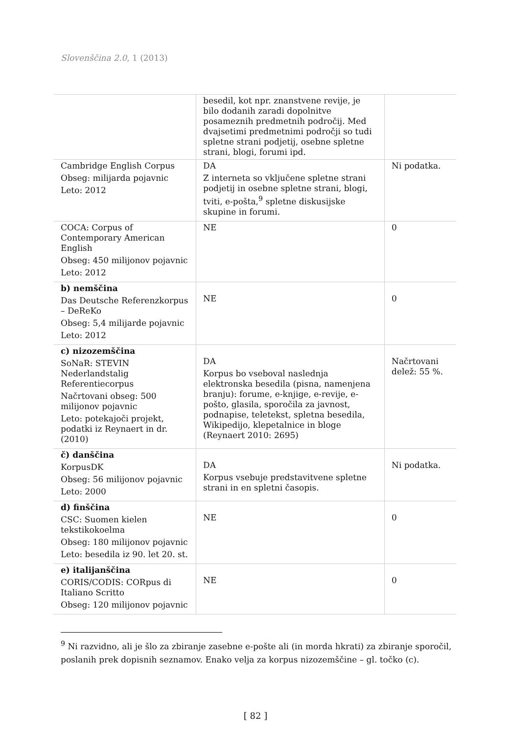Slovenščina 2.0, 1 (2013)
| | besedil, kot npr. znanstvene revije, je bilo dodanih zaradi dopolnitve posameznih predmetnih področij. Med dvajsetimi predmetnimi področji so tudi spletne strani podjetij, osebne spletne strani, blogi, forumi ipd. | |
| Cambridge English Corpus Obseg: milijarda pojavnic Leto: 2012 | DA Z interneta so vključene spletne strani podjetij in osebne spletne strani, blogi, tviti, e-pošta,<sup>9</sup> spletne diskusijske skupine in forumi. | Ni podatka. |
| COCA: Corpus of Contemporary American English Obseg: 450 milijonov pojavnic Leto: 2012 | NE | 0 |
| b) nemščina Das Deutsche Referenzkorpus – DeReKo Obseg: 5,4 milijarde pojavnic Leto: 2012 | NE | 0 |
| c) nizozemščina SoNaR: STEVIN Nederlandstalig Referentiecorpus Načrtovani obseg: 500 milijonov pojavnic Leto: potekajoči projekt, podatki iz Reynaert in dr. (2010) | DA Korpus bo vseboval naslednja elektronska besedila (pisna, namenjena branju): forume, e-knjige, e-revije, e-pošto, glasila, sporočila za javnost, podnapise, teletekst, spletna besedila, Wikipedijo, klepetalnice in bloge (Reynaert 2010: 2695) | Načrtovani delež: 55 %. |
| č) danščina KorpusDK Obseg: 56 milijonov pojavnic Leto: 2000 | DA Korpus vsebuje predstavitvene spletne strani in en spletni časopis. | Ni podatka. |
| d) finščina CSC: Suomen kielen tekstikokoelma Obseg: 180 milijonov pojavnic Leto: besedila iz 90. let 20. st. | NE | 0 |
| e) italijanščina CORIS/CODIS: CORpus di Italiano Scritto Obseg: 120 milijonov pojavnic | NE | 0 |
<sup>9</sup> Ni razvidno, ali je šlo za zbiranje zasebne e-pošte ali (in morda hkrati) za zbiranje sporočil, poslanih prek dopisnih seznamov. Enako velja za korpus nizozemščine – gl. točko (c).
[ 82 ]